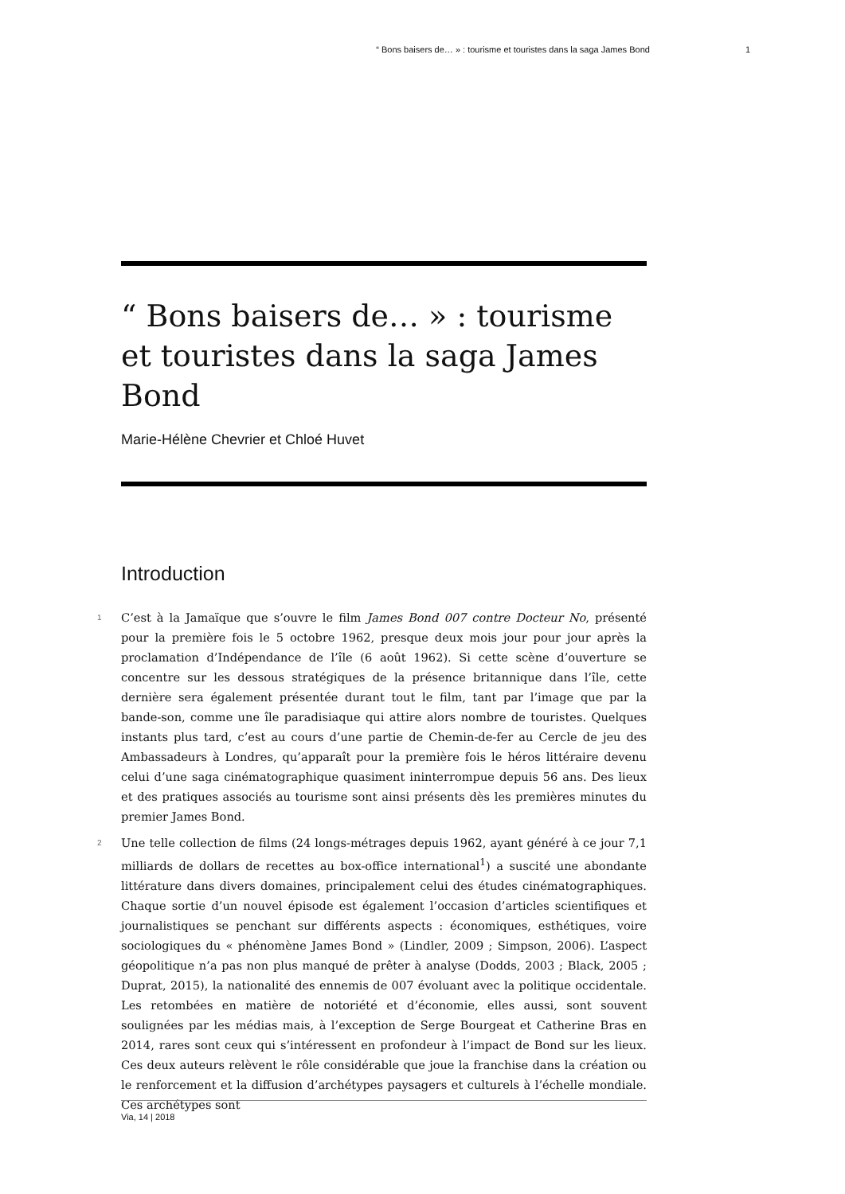“ Bons baisers de… » : tourisme et touristes dans la saga James Bond 1
“ Bons baisers de… » : tourisme et touristes dans la saga James Bond
Marie-Hélène Chevrier et Chloé Huvet
Introduction
1 C’est à la Jamaïque que s’ouvre le film James Bond 007 contre Docteur No, présenté pour la première fois le 5 octobre 1962, presque deux mois jour pour jour après la proclamation d’Indépendance de l’île (6 août 1962). Si cette scène d’ouverture se concentre sur les dessous stratégiques de la présence britannique dans l’île, cette dernière sera également présentée durant tout le film, tant par l’image que par la bande-son, comme une île paradisiaque qui attire alors nombre de touristes. Quelques instants plus tard, c’est au cours d’une partie de Chemin-de-fer au Cercle de jeu des Ambassadeurs à Londres, qu’apparaît pour la première fois le héros littéraire devenu celui d’une saga cinématographique quasiment ininterrompue depuis 56 ans. Des lieux et des pratiques associés au tourisme sont ainsi présents dès les premières minutes du premier James Bond.
2 Une telle collection de films (24 longs-métrages depuis 1962, ayant généré à ce jour 7,1 milliards de dollars de recettes au box-office international<sup>1</sup>) a suscité une abondante littérature dans divers domaines, principalement celui des études cinématographiques. Chaque sortie d’un nouvel épisode est également l’occasion d’articles scientifiques et journalistiques se penchant sur différents aspects : économiques, esthétiques, voire sociologiques du « phénomène James Bond » (Lindler, 2009 ; Simpson, 2006). L’aspect géopolitique n’a pas non plus manqué de prêter à analyse (Dodds, 2003 ; Black, 2005 ; Duprat, 2015), la nationalité des ennemis de 007 évoluant avec la politique occidentale. Les retombées en matière de notoriété et d’économie, elles aussi, sont souvent soulignées par les médias mais, à l’exception de Serge Bourgeat et Catherine Bras en 2014, rares sont ceux qui s’intéressent en profondeur à l’impact de Bond sur les lieux. Ces deux auteurs relèvent le rôle considérable que joue la franchise dans la création ou le renforcement et la diffusion d’archétypes paysagers et culturels à l’échelle mondiale. Ces archétypes sont
Via, 14 | 2018